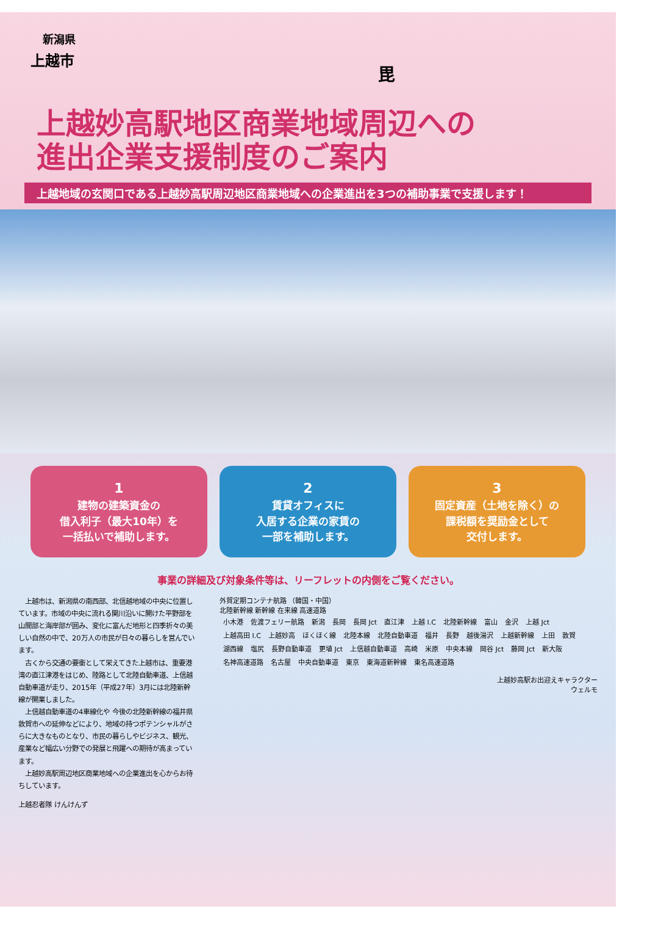新潟県
上越市
毘
上越妙高駅地区商業地域周辺への
進出企業支援制度のご案内
上越地域の玄関口である上越妙高駅周辺地区商業地域への企業進出を3つの補助事業で支援します！
1
建物の建築資金の
借入利子（最大10年）を
一括払いで補助します。
2
賃貸オフィスに
入居する企業の家賃の
一部を補助します。
3
固定資産（土地を除く）の
課税額を奨励金として
交付します。
事業の詳細及び対象条件等は、リーフレットの内側をご覧ください。
　上越市は、新潟県の南西部、北信越地域の中央に位置しています。市域の中央に流れる関川沿いに開けた平野部を山間部と海岸部が囲み、変化に富んだ地形と四季折々の美しい自然の中で、20万人の市民が日々の暮らしを営んでいます。
　古くから交通の要衝として栄えてきた上越市は、重要港湾の直江津港をはじめ、陸路として北陸自動車道、上信越自動車道が走り、2015年（平成27年）3月には北陸新幹線が開業しました。
　上信越自動車道の4車線化や 今後の北陸新幹線の福井県敦賀市への延伸などにより、地域の持つポテンシャルがさらに大きなものとなり、市民の暮らしやビジネス、観光、産業など幅広い分野での発展と飛躍への期待が高まっています。
　上越妙高駅周辺地区商業地域への企業進出を心からお待ちしています。
上越忍者隊 けんけんず
外貿定期コンテナ航路 （韓国・中国）
北陸新幹線 新幹線 在来線 高速道路
小木港 佐渡フェリー航路 新潟 長岡 長岡 Jct 直江津 上越 I.C 北陸新幹線 富山 金沢 上越 Jct 上越高田 I.C 上越妙高 ほくほく線 北陸本線 北陸自動車道 福井 長野 越後湯沢 上越新幹線 上田 敦賀 湖西線 塩尻 長野自動車道 更埴 Jct 上信越自動車道 高崎 米原 中央本線 岡谷 Jct 藤岡 Jct 新大阪 名神高速道路 名古屋 中央自動車道 東京 東海道新幹線 東名高速道路
上越妙高駅お出迎えキャラクター
ウェルモ